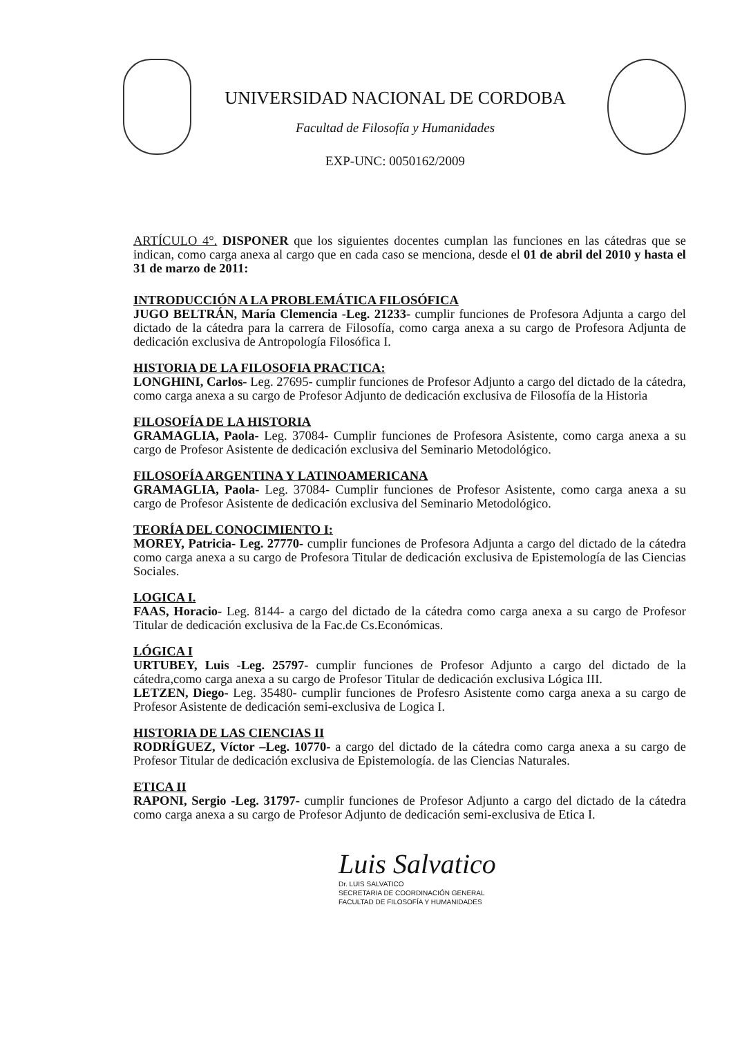UNIVERSIDAD NACIONAL DE CORDOBA
Facultad de Filosofía y Humanidades
EXP-UNC: 0050162/2009
ARTÍCULO 4°. DISPONER que los siguientes docentes cumplan las funciones en las cátedras que se indican, como carga anexa al cargo que en cada caso se menciona, desde el 01 de abril del 2010 y hasta el 31 de marzo de 2011:
INTRODUCCIÓN A LA PROBLEMÁTICA FILOSÓFICA
JUGO BELTRÁN, María Clemencia -Leg. 21233- cumplir funciones de Profesora Adjunta a cargo del dictado de la cátedra para la carrera de Filosofía, como carga anexa a su cargo de Profesora Adjunta de dedicación exclusiva de Antropología Filosófica I.
HISTORIA DE LA FILOSOFIA PRACTICA:
LONGHINI, Carlos- Leg. 27695- cumplir funciones de Profesor Adjunto a cargo del dictado de la cátedra, como carga anexa a su cargo de Profesor Adjunto de dedicación exclusiva de Filosofía de la Historia
FILOSOFÍA DE LA HISTORIA
GRAMAGLIA, Paola- Leg. 37084- Cumplir funciones de Profesora Asistente, como carga anexa a su cargo de Profesor Asistente de dedicación exclusiva del Seminario Metodológico.
FILOSOFÍA ARGENTINA Y LATINOAMERICANA
GRAMAGLIA, Paola- Leg. 37084- Cumplir funciones de Profesor Asistente, como carga anexa a su cargo de Profesor Asistente de dedicación exclusiva del Seminario Metodológico.
TEORÍA DEL CONOCIMIENTO I:
MOREY, Patricia- Leg. 27770- cumplir funciones de Profesora Adjunta a cargo del dictado de la cátedra como carga anexa a su cargo de Profesora Titular de dedicación exclusiva de Epistemología de las Ciencias Sociales.
LOGICA I.
FAAS, Horacio- Leg. 8144- a cargo del dictado de la cátedra como carga anexa a su cargo de Profesor Titular de dedicación exclusiva de la Fac.de Cs.Económicas.
LÓGICA I
URTUBEY, Luis -Leg. 25797- cumplir funciones de Profesor Adjunto a cargo del dictado de la cátedra,como carga anexa a su cargo de Profesor Titular de dedicación exclusiva Lógica III.
LETZEN, Diego- Leg. 35480- cumplir funciones de Profesro Asistente como carga anexa a su cargo de Profesor Asistente de dedicación semi-exclusiva de Logica I.
HISTORIA DE LAS CIENCIAS II
RODRÍGUEZ, Víctor –Leg. 10770- a cargo del dictado de la cátedra como carga anexa a su cargo de Profesor Titular de dedicación exclusiva de Epistemología. de las Ciencias Naturales.
ETICA II
RAPONI, Sergio -Leg. 31797- cumplir funciones de Profesor Adjunto a cargo del dictado de la cátedra como carga anexa a su cargo de Profesor Adjunto de dedicación semi-exclusiva de Etica I.
Luis Salvatico
Dr. LUIS SALVATICO
SECRETARIA DE COORDINACIÓN GENERAL
FACULTAD DE FILOSOFÍA Y HUMANIDADES